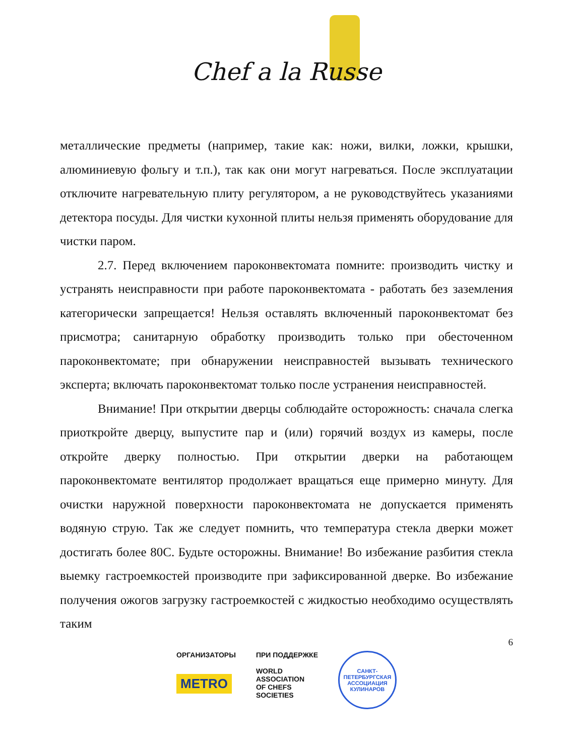Chef a la Russe
металлические предметы (например, такие как: ножи, вилки, ложки, крышки, алюминиевую фольгу и т.п.), так как они могут нагреваться. После эксплуатации отключите нагревательную плиту регулятором, а не руководствуйтесь указаниями детектора посуды. Для чистки кухонной плиты нельзя применять оборудование для чистки паром.
2.7. Перед включением пароконвектомата помните: производить чистку и устранять неисправности при работе пароконвектомата - работать без заземления категорически запрещается! Нельзя оставлять включенный пароконвектомат без присмотра; санитарную обработку производить только при обесточенном пароконвектомате; при обнаружении неисправностей вызывать технического эксперта; включать пароконвектомат только после устранения неисправностей.
Внимание! При открытии дверцы соблюдайте осторожность: сначала слегка приоткройте дверцу, выпустите пар и (или) горячий воздух из камеры, после откройте дверку полностью. При открытии дверки на работающем пароконвектомате вентилятор продолжает вращаться еще примерно минуту. Для очистки наружной поверхности пароконвектомата не допускается применять водяную струю. Так же следует помнить, что температура стекла дверки может достигать более 80С. Будьте осторожны. Внимание! Во избежание разбития стекла выемку гастроемкостей производите при зафиксированной дверке. Во избежание получения ожогов загрузку гастроемкостей с жидкостью необходимо осуществлять таким
6
ОРГАНИЗАТОРЫ
METRO
ПРИ ПОДДЕРЖКЕ
WORLD
ASSOCIATION
OF CHEFS
SOCIETIES
САНКТ-ПЕТЕРБУРГСКАЯ
АССОЦИАЦИЯ КУЛИНАРОВ